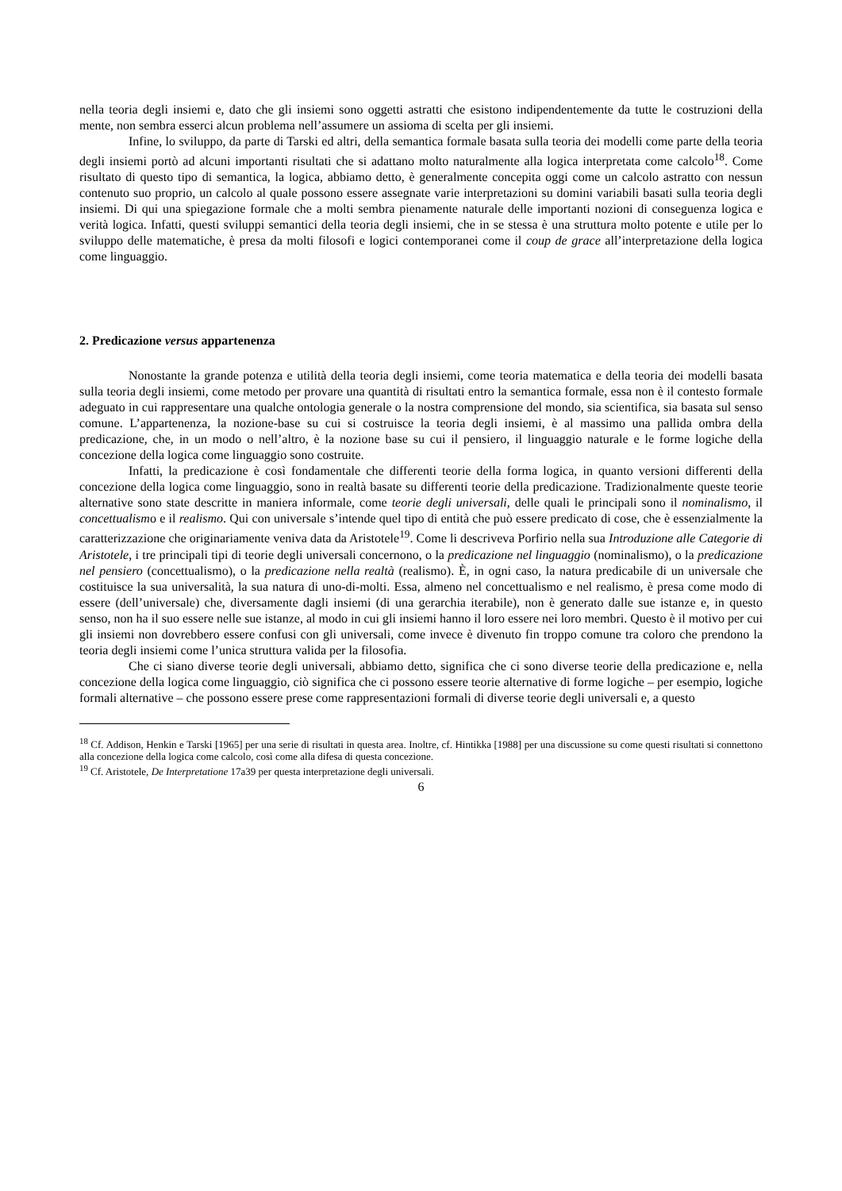nella teoria degli insiemi e, dato che gli insiemi sono oggetti astratti che esistono indipendentemente da tutte le costruzioni della mente, non sembra esserci alcun problema nell’assumere un assioma di scelta per gli insiemi.
Infine, lo sviluppo, da parte di Tarski ed altri, della semantica formale basata sulla teoria dei modelli come parte della teoria degli insiemi portò ad alcuni importanti risultati che si adattano molto naturalmente alla logica interpretata come calcolo<sup>18</sup>. Come risultato di questo tipo di semantica, la logica, abbiamo detto, è generalmente concepita oggi come un calcolo astratto con nessun contenuto suo proprio, un calcolo al quale possono essere assegnate varie interpretazioni su domini variabili basati sulla teoria degli insiemi. Di qui una spiegazione formale che a molti sembra pienamente naturale delle importanti nozioni di conseguenza logica e verità logica. Infatti, questi sviluppi semantici della teoria degli insiemi, che in se stessa è una struttura molto potente e utile per lo sviluppo delle matematiche, è presa da molti filosofi e logici contemporanei come il coup de grace all’interpretazione della logica come linguaggio.
2. Predicazione versus appartenenza
Nonostante la grande potenza e utilità della teoria degli insiemi, come teoria matematica e della teoria dei modelli basata sulla teoria degli insiemi, come metodo per provare una quantità di risultati entro la semantica formale, essa non è il contesto formale adeguato in cui rappresentare una qualche ontologia generale o la nostra comprensione del mondo, sia scientifica, sia basata sul senso comune. L’appartenenza, la nozione-base su cui si costruisce la teoria degli insiemi, è al massimo una pallida ombra della predicazione, che, in un modo o nell’altro, è la nozione base su cui il pensiero, il linguaggio naturale e le forme logiche della concezione della logica come linguaggio sono costruite.
Infatti, la predicazione è così fondamentale che differenti teorie della forma logica, in quanto versioni differenti della concezione della logica come linguaggio, sono in realtà basate su differenti teorie della predicazione. Tradizionalmente queste teorie alternative sono state descritte in maniera informale, come teorie degli universali, delle quali le principali sono il nominalismo, il concettualismo e il realismo. Qui con universale s’intende quel tipo di entità che può essere predicato di cose, che è essenzialmente la caratterizzazione che originariamente veniva data da Aristotele<sup>19</sup>. Come li descriveva Porfirio nella sua Introduzione alle Categorie di Aristotele, i tre principali tipi di teorie degli universali concernono, o la predicazione nel linguaggio (nominalismo), o la predicazione nel pensiero (concettualismo), o la predicazione nella realtà (realismo). È, in ogni caso, la natura predicabile di un universale che costituisce la sua universalità, la sua natura di uno-di-molti. Essa, almeno nel concettualismo e nel realismo, è presa come modo di essere (dell’universale) che, diversamente dagli insiemi (di una gerarchia iterabile), non è generato dalle sue istanze e, in questo senso, non ha il suo essere nelle sue istanze, al modo in cui gli insiemi hanno il loro essere nei loro membri. Questo è il motivo per cui gli insiemi non dovrebbero essere confusi con gli universali, come invece è divenuto fin troppo comune tra coloro che prendono la teoria degli insiemi come l’unica struttura valida per la filosofia.
Che ci siano diverse teorie degli universali, abbiamo detto, significa che ci sono diverse teorie della predicazione e, nella concezione della logica come linguaggio, ciò significa che ci possono essere teorie alternative di forme logiche – per esempio, logiche formali alternative – che possono essere prese come rappresentazioni formali di diverse teorie degli universali e, a questo
<sup>18</sup> Cf. Addison, Henkin e Tarski [1965] per una serie di risultati in questa area. Inoltre, cf. Hintikka [1988] per una discussione su come questi risultati si connettono alla concezione della logica come calcolo, così come alla difesa di questa concezione.
<sup>19</sup> Cf. Aristotele, De Interpretatione 17a39 per questa interpretazione degli universali.
6